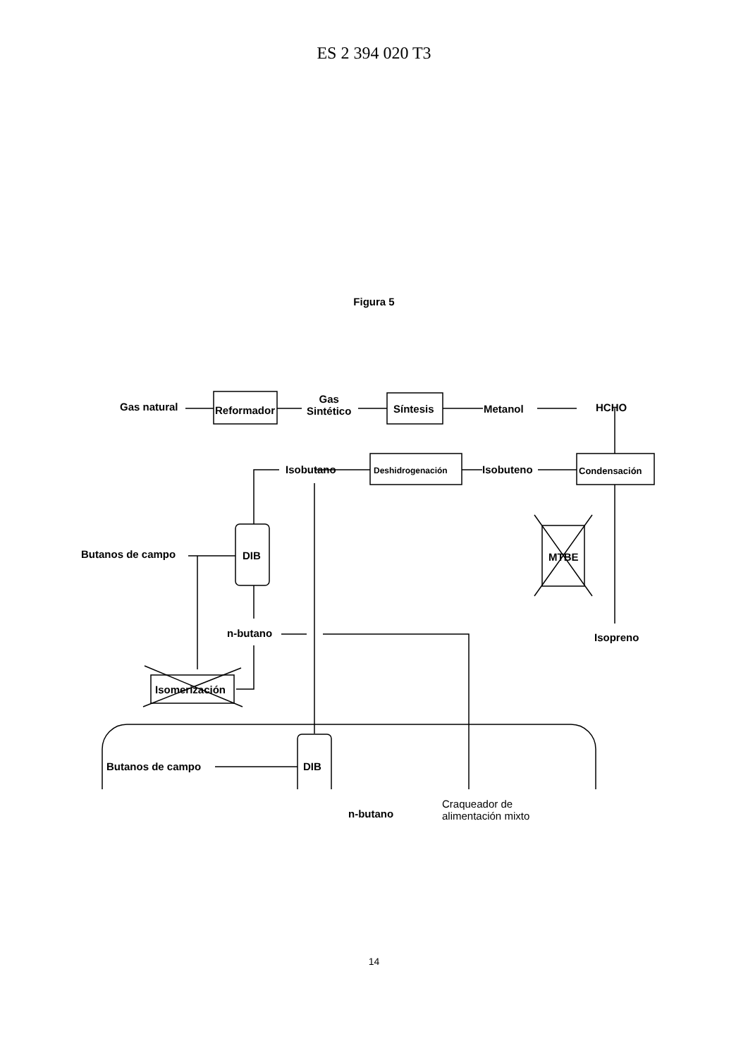ES 2 394 020 T3
Figura 5
Gas natural Reformador
Gas
Sintético
Síntesis Metanol HCHO
Isobutano Deshidrogenación Isobuteno Condensación
Butanos de campo DIB MTBE
n-butano Isopreno
Isomerización
Butanos de campo DIB
n-butano
Craqueador de
alimentación mixto
14